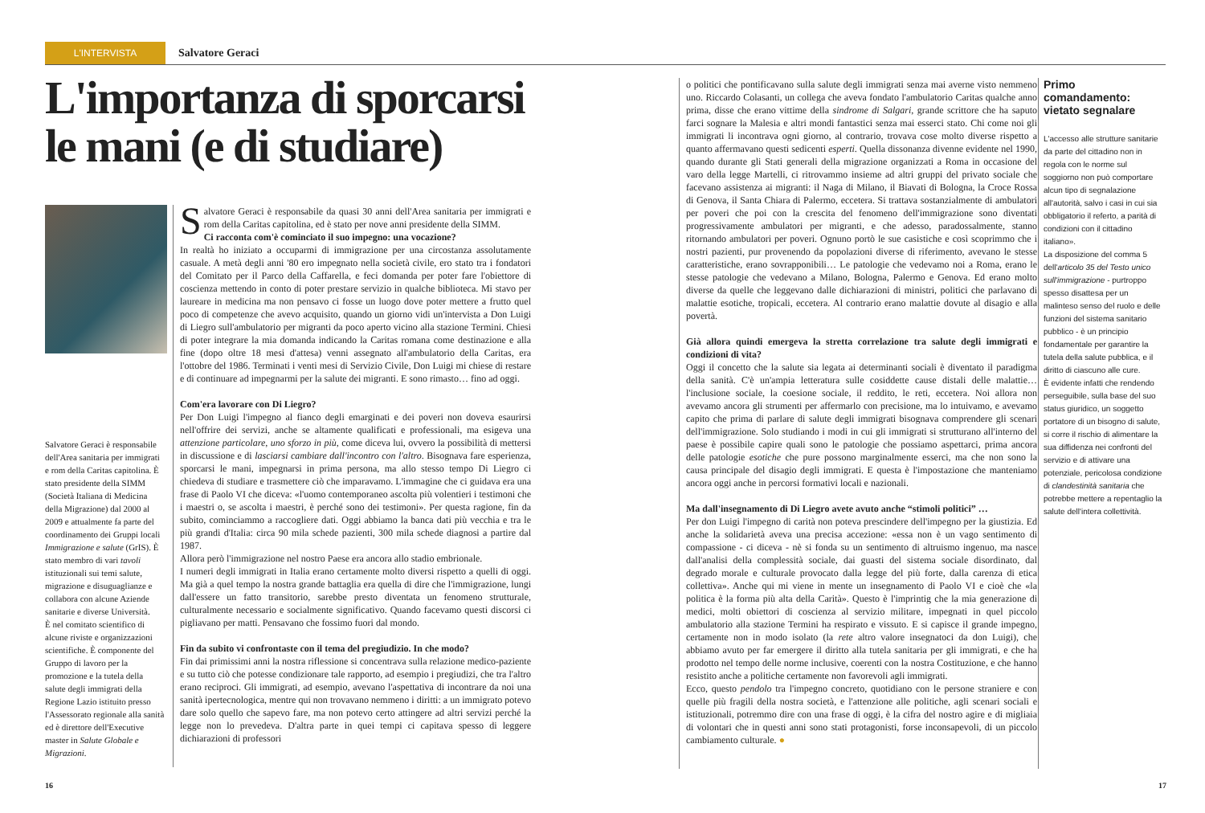L'INTERVISTA
Salvatore Geraci
L'importanza di sporcarsi le mani (e di studiare)
Salvatore Geraci è responsabile dell'Area sanitaria per immigrati e rom della Caritas capitolina. È stato presidente della SIMM (Società Italiana di Medicina della Migrazione) dal 2000 al 2009 e attualmente fa parte del coordinamento dei Gruppi locali Immigrazione e salute (GrIS). È stato membro di vari tavoli istituzionali sui temi salute, migrazione e disuguaglianze e collabora con alcune Aziende sanitarie e diverse Università.
È nel comitato scientifico di alcune riviste e organizzazioni scientifiche. È componente del Gruppo di lavoro per la promozione e la tutela della salute degli immigrati della Regione Lazio istituito presso l'Assessorato regionale alla sanità ed è direttore dell'Executive master in Salute Globale e Migrazioni.
Salvatore Geraci è responsabile da quasi 30 anni dell'Area sanitaria per immigrati e rom della Caritas capitolina, ed è stato per nove anni presidente della SIMM.
Ci racconta com'è cominciato il suo impegno: una vocazione?
In realtà ho iniziato a occuparmi di immigrazione per una circostanza assolutamente casuale. A metà degli anni '80 ero impegnato nella società civile, ero stato tra i fondatori del Comitato per il Parco della Caffarella, e feci domanda per poter fare l'obiettore di coscienza mettendo in conto di poter prestare servizio in qualche biblioteca. Mi stavo per laureare in medicina ma non pensavo ci fosse un luogo dove poter mettere a frutto quel poco di competenze che avevo acquisito, quando un giorno vidi un'intervista a Don Luigi di Liegro sull'ambulatorio per migranti da poco aperto vicino alla stazione Termini. Chiesi di poter integrare la mia domanda indicando la Caritas romana come destinazione e alla fine (dopo oltre 18 mesi d'attesa) venni assegnato all'ambulatorio della Caritas, era l'ottobre del 1986. Terminati i venti mesi di Servizio Civile, Don Luigi mi chiese di restare e di continuare ad impegnarmi per la salute dei migranti. E sono rimasto… fino ad oggi.
Com'era lavorare con Di Liegro?
Per Don Luigi l'impegno al fianco degli emarginati e dei poveri non doveva esaurirsi nell'offrire dei servizi, anche se altamente qualificati e professionali, ma esigeva una attenzione particolare, uno sforzo in più, come diceva lui, ovvero la possibilità di mettersi in discussione e di lasciarsi cambiare dall'incontro con l'altro. Bisognava fare esperienza, sporcarsi le mani, impegnarsi in prima persona, ma allo stesso tempo Di Liegro ci chiedeva di studiare e trasmettere ciò che imparavamo. L'immagine che ci guidava era una frase di Paolo VI che diceva: «l'uomo contemporaneo ascolta più volentieri i testimoni che i maestri o, se ascolta i maestri, è perché sono dei testimoni». Per questa ragione, fin da subito, cominciammo a raccogliere dati. Oggi abbiamo la banca dati più vecchia e tra le più grandi d'Italia: circa 90 mila schede pazienti, 300 mila schede diagnosi a partire dal 1987.
Allora però l'immigrazione nel nostro Paese era ancora allo stadio embrionale.
I numeri degli immigrati in Italia erano certamente molto diversi rispetto a quelli di oggi. Ma già a quel tempo la nostra grande battaglia era quella di dire che l'immigrazione, lungi dall'essere un fatto transitorio, sarebbe presto diventata un fenomeno strutturale, culturalmente necessario e socialmente significativo. Quando facevamo questi discorsi ci pigliavano per matti. Pensavano che fossimo fuori dal mondo.
Fin da subito vi confrontaste con il tema del pregiudizio. In che modo?
Fin dai primissimi anni la nostra riflessione si concentrava sulla relazione medico-paziente e su tutto ciò che potesse condizionare tale rapporto, ad esempio i pregiudizi, che tra l'altro erano reciproci. Gli immigrati, ad esempio, avevano l'aspettativa di incontrare da noi una sanità ipertecnologica, mentre qui non trovavano nemmeno i diritti: a un immigrato potevo dare solo quello che sapevo fare, ma non potevo certo attingere ad altri servizi perché la legge non lo prevedeva. D'altra parte in quei tempi ci capitava spesso di leggere dichiarazioni di professori
16
o politici che pontificavano sulla salute degli immigrati senza mai averne visto nemmeno uno. Riccardo Colasanti, un collega che aveva fondato l'ambulatorio Caritas qualche anno prima, disse che erano vittime della sindrome di Salgari, grande scrittore che ha saputo farci sognare la Malesia e altri mondi fantastici senza mai esserci stato. Chi come noi gli immigrati li incontrava ogni giorno, al contrario, trovava cose molto diverse rispetto a quanto affermavano questi sedicenti esperti. Quella dissonanza divenne evidente nel 1990, quando durante gli Stati generali della migrazione organizzati a Roma in occasione del varo della legge Martelli, ci ritrovammo insieme ad altri gruppi del privato sociale che facevano assistenza ai migranti: il Naga di Milano, il Biavati di Bologna, la Croce Rossa di Genova, il Santa Chiara di Palermo, eccetera. Si trattava sostanzialmente di ambulatori per poveri che poi con la crescita del fenomeno dell'immigrazione sono diventati progressivamente ambulatori per migranti, e che adesso, paradossalmente, stanno ritornando ambulatori per poveri. Ognuno portò le sue casistiche e così scoprimmo che i nostri pazienti, pur provenendo da popolazioni diverse di riferimento, avevano le stesse caratteristiche, erano sovrapponibili… Le patologie che vedevamo noi a Roma, erano le stesse patologie che vedevano a Milano, Bologna, Palermo e Genova. Ed erano molto diverse da quelle che leggevano dalle dichiarazioni di ministri, politici che parlavano di malattie esotiche, tropicali, eccetera. Al contrario erano malattie dovute al disagio e alla povertà.
Già allora quindi emergeva la stretta correlazione tra salute degli immigrati e condizioni di vita?
Oggi il concetto che la salute sia legata ai determinanti sociali è diventato il paradigma della sanità. C'è un'ampia letteratura sulle cosiddette cause distali delle malattie… l'inclusione sociale, la coesione sociale, il reddito, le reti, eccetera. Noi allora non avevamo ancora gli strumenti per affermarlo con precisione, ma lo intuivamo, e avevamo capito che prima di parlare di salute degli immigrati bisognava comprendere gli scenari dell'immigrazione. Solo studiando i modi in cui gli immigrati si strutturano all'interno del paese è possibile capire quali sono le patologie che possiamo aspettarci, prima ancora delle patologie esotiche che pure possono marginalmente esserci, ma che non sono la causa principale del disagio degli immigrati. E questa è l'impostazione che manteniamo ancora oggi anche in percorsi formativi locali e nazionali.
Ma dall'insegnamento di Di Liegro avete avuto anche “stimoli politici” …
Per don Luigi l'impegno di carità non poteva prescindere dell'impegno per la giustizia. Ed anche la solidarietà aveva una precisa accezione: «essa non è un vago sentimento di compassione - ci diceva - nè si fonda su un sentimento di altruismo ingenuo, ma nasce dall'analisi della complessità sociale, dai guasti del sistema sociale disordinato, dal degrado morale e culturale provocato dalla legge del più forte, dalla carenza di etica collettiva». Anche qui mi viene in mente un insegnamento di Paolo VI e cioè che «la politica è la forma più alta della Carità». Questo è l'imprintig che la mia generazione di medici, molti obiettori di coscienza al servizio militare, impegnati in quel piccolo ambulatorio alla stazione Termini ha respirato e vissuto. E si capisce il grande impegno, certamente non in modo isolato (la rete altro valore insegnatoci da don Luigi), che abbiamo avuto per far emergere il diritto alla tutela sanitaria per gli immigrati, e che ha prodotto nel tempo delle norme inclusive, coerenti con la nostra Costituzione, e che hanno resistito anche a politiche certamente non favorevoli agli immigrati.
Ecco, questo pendolo tra l'impegno concreto, quotidiano con le persone straniere e con quelle più fragili della nostra società, e l'attenzione alle politiche, agli scenari sociali e istituzionali, potremmo dire con una frase di oggi, è la cifra del nostro agire e di migliaia di volontari che in questi anni sono stati protagonisti, forse inconsapevoli, di un piccolo cambiamento culturale. ●
Primo comandamento: vietato segnalare
L'accesso alle strutture sanitarie da parte del cittadino non in regola con le norme sul soggiorno non può comportare alcun tipo di segnalazione all'autorità, salvo i casi in cui sia obbligatorio il referto, a parità di condizioni con il cittadino italiano».
La disposizione del comma 5 dell'articolo 35 del Testo unico sull'immigrazione - purtroppo spesso disattesa per un malinteso senso del ruolo e delle funzioni del sistema sanitario pubblico - è un principio fondamentale per garantire la tutela della salute pubblica, e il diritto di ciascuno alle cure.
È evidente infatti che rendendo perseguibile, sulla base del suo status giuridico, un soggetto portatore di un bisogno di salute, si corre il rischio di alimentare la sua diffidenza nei confronti del servizio e di attivare una potenziale, pericolosa condizione di clandestinità sanitaria che potrebbe mettere a repentaglio la salute dell'intera collettività.
17